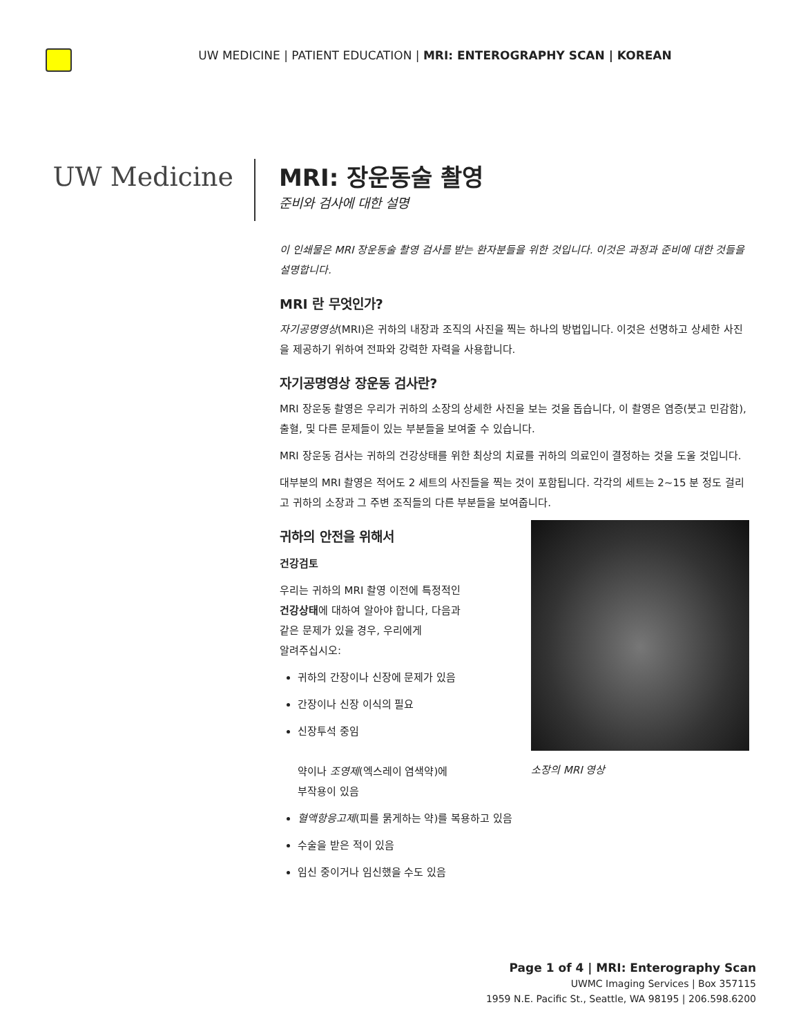UW MEDICINE | PATIENT EDUCATION | MRI: ENTEROGRAPHY SCAN | KOREAN
UW Medicine
MRI: 장운동술 촬영
준비와 검사에 대한 설명
이 인쇄물은 MRI 장운동술 촬영 검사를 받는 환자분들을 위한 것입니다. 이것은 과정과 준비에 대한 것들을 설명합니다.
MRI 란 무엇인가?
자기공명영상(MRI)은 귀하의 내장과 조직의 사진을 찍는 하나의 방법입니다. 이것은 선명하고 상세한 사진을 제공하기 위하여 전파와 강력한 자력을 사용합니다.
자기공명영상 장운동 검사란?
MRI 장운동 촬영은 우리가 귀하의 소장의 상세한 사진을 보는 것을 돕습니다, 이 촬영은 염증(붓고 민감함), 출혈, 및 다른 문제들이 있는 부분들을 보여줄 수 있습니다.
MRI 장운동 검사는 귀하의 건강상태를 위한 최상의 치료를 귀하의 의료인이 결정하는 것을 도울 것입니다.
대부분의 MRI 촬영은 적어도 2 세트의 사진들을 찍는 것이 포함됩니다. 각각의 세트는 2~15 분 정도 걸리고 귀하의 소장과 그 주변 조직들의 다른 부분들을 보여줍니다.
소장의 MRI 영상
귀하의 안전을 위해서
건강검토
우리는 귀하의 MRI 촬영 이전에 특정적인
건강상태에 대하여 알아야 합니다, 다음과
같은 문제가 있을 경우, 우리에게
알려주십시오:
귀하의 간장이나 신장에 문제가 있음
간장이나 신장 이식의 필요
신장투석 중임
약이나 조영제(엑스레이 염색약)에
부작용이 있음
혈액항응고제(피를 묽게하는 약)를 복용하고 있음
수술을 받은 적이 있음
임신 중이거나 임신했을 수도 있음
Page 1 of 4 | MRI: Enterography Scan
UWMC Imaging Services | Box 357115
1959 N.E. Pacific St., Seattle, WA 98195 | 206.598.6200